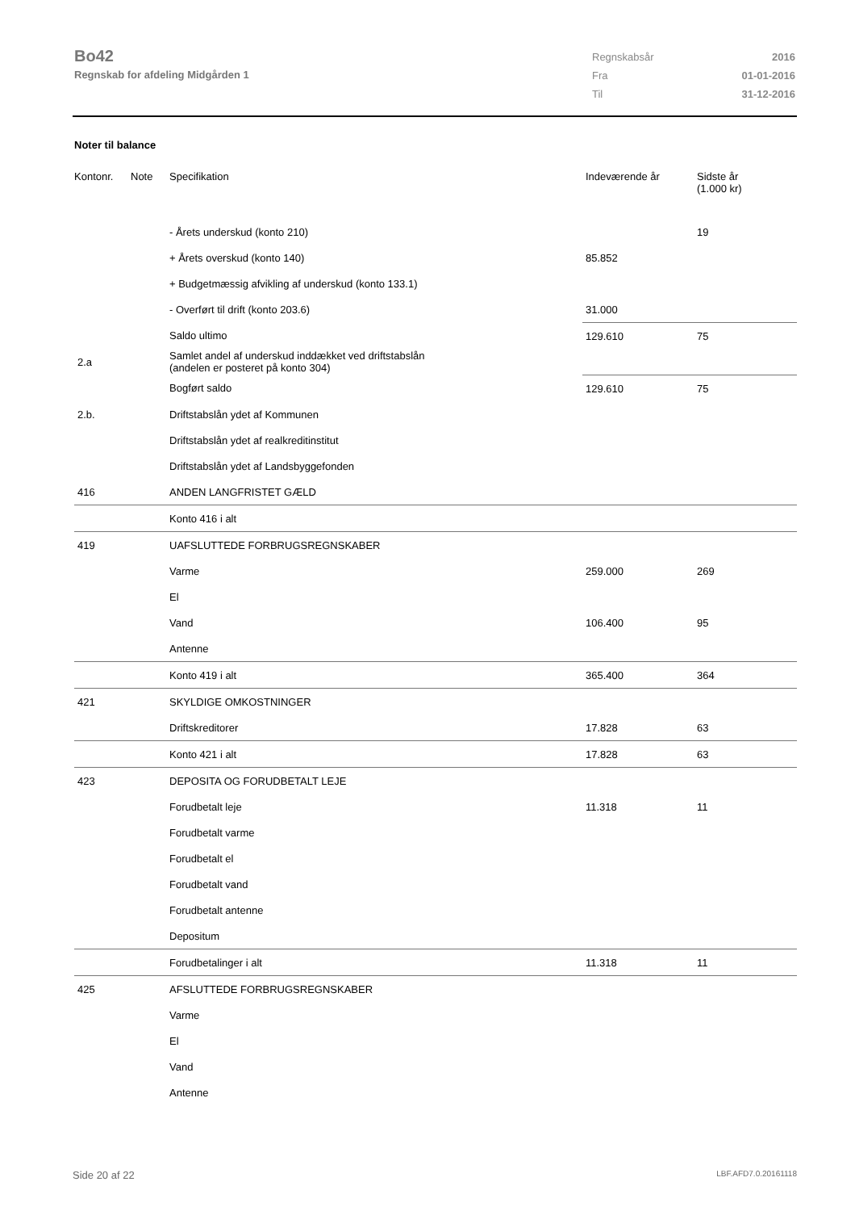Bo42
Regnskab for afdeling Midgården 1
| Regnskabsår | 2016 |
| Fra | 01-01-2016 |
| Til | 31-12-2016 |
Noter til balance
| Kontonr. | Note | Specifikation | Indeværende år | Sidste år (1.000 kr) |
| --- | --- | --- | --- | --- |
| | | - Årets underskud (konto 210) | | 19 |
| | | + Årets overskud (konto 140) | 85.852 | |
| | | + Budgetmæssig afvikling af underskud (konto 133.1) | | |
| | | - Overført til drift (konto 203.6) | 31.000 | |
| | | Saldo ultimo | 129.610 | 75 |
| 2.a | | Samlet andel af underskud inddækket ved driftstabslån (andelen er posteret på konto 304) | | |
| | | Bogført saldo | 129.610 | 75 |
| 2.b. | | Driftstabslån ydet af Kommunen | | |
| | | Driftstabslån ydet af realkreditinstitut | | |
| | | Driftstabslån ydet af Landsbyggefonden | | |
| 416 | | ANDEN LANGFRISTET GÆLD | | |
| | | Konto 416 i alt | | |
| 419 | | UAFSLUTTEDE FORBRUGSREGNSKABER | | |
| | | Varme | 259.000 | 269 |
| | | El | | |
| | | Vand | 106.400 | 95 |
| | | Antenne | | |
| | | Konto 419 i alt | 365.400 | 364 |
| 421 | | SKYLDIGE OMKOSTNINGER | | |
| | | Driftskreditorer | 17.828 | 63 |
| | | Konto 421 i alt | 17.828 | 63 |
| 423 | | DEPOSITA OG FORUDBETALT LEJE | | |
| | | Forudbetalt leje | 11.318 | 11 |
| | | Forudbetalt varme | | |
| | | Forudbetalt el | | |
| | | Forudbetalt vand | | |
| | | Forudbetalt antenne | | |
| | | Depositum | | |
| | | Forudbetalinger i alt | 11.318 | 11 |
| 425 | | AFSLUTTEDE FORBRUGSREGNSKABER | | |
| | | Varme | | |
| | | El | | |
| | | Vand | | |
| | | Antenne | | |
Side 20 af 22 LBF.AFD7.0.20161118